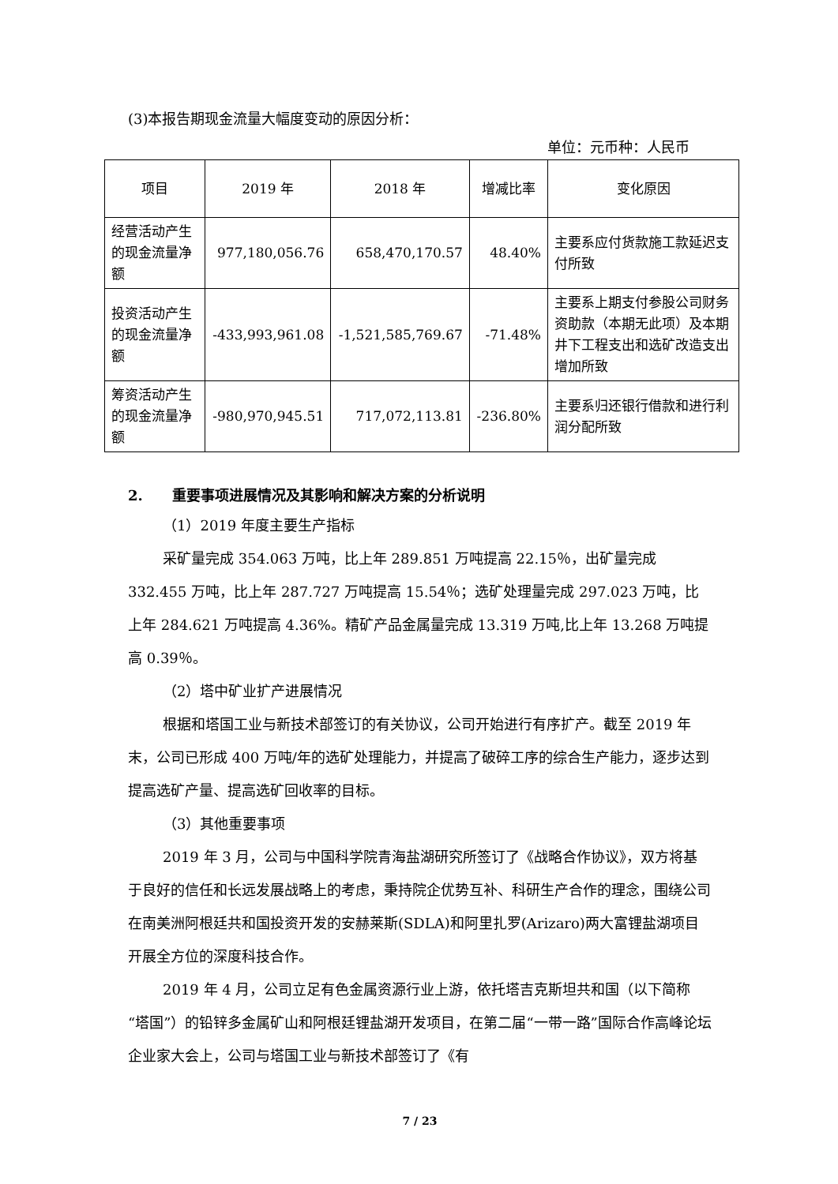(3)本报告期现金流量大幅度变动的原因分析：
单位：元币种：人民币
| 项目 | 2019 年 | 2018 年 | 增减比率 | 变化原因 |
| --- | --- | --- | --- | --- |
| 经营活动产生的现金流量净额 | 977,180,056.76 | 658,470,170.57 | 48.40% | 主要系应付货款施工款延迟支付所致 |
| 投资活动产生的现金流量净额 | -433,993,961.08 | -1,521,585,769.67 | -71.48% | 主要系上期支付参股公司财务资助款（本期无此项）及本期井下工程支出和选矿改造支出增加所致 |
| 筹资活动产生的现金流量净额 | -980,970,945.51 | 717,072,113.81 | -236.80% | 主要系归还银行借款和进行利润分配所致 |
2. 重要事项进展情况及其影响和解决方案的分析说明
（1）2019 年度主要生产指标
采矿量完成 354.063 万吨，比上年 289.851 万吨提高 22.15％，出矿量完成 332.455 万吨，比上年 287.727 万吨提高 15.54％；选矿处理量完成 297.023 万吨，比上年 284.621 万吨提高 4.36%。精矿产品金属量完成 13.319 万吨,比上年 13.268 万吨提高 0.39％。
（2）塔中矿业扩产进展情况
根据和塔国工业与新技术部签订的有关协议，公司开始进行有序扩产。截至 2019 年末，公司已形成 400 万吨/年的选矿处理能力，并提高了破碎工序的综合生产能力，逐步达到提高选矿产量、提高选矿回收率的目标。
（3）其他重要事项
2019 年 3 月，公司与中国科学院青海盐湖研究所签订了《战略合作协议》，双方将基于良好的信任和长远发展战略上的考虑，秉持院企优势互补、科研生产合作的理念，围绕公司在南美洲阿根廷共和国投资开发的安赫莱斯(SDLA)和阿里扎罗(Arizaro)两大富锂盐湖项目开展全方位的深度科技合作。
2019 年 4 月，公司立足有色金属资源行业上游，依托塔吉克斯坦共和国（以下简称“塔国”）的铅锌多金属矿山和阿根廷锂盐湖开发项目，在第二届“一带一路”国际合作高峰论坛企业家大会上，公司与塔国工业与新技术部签订了《有
7 / 23